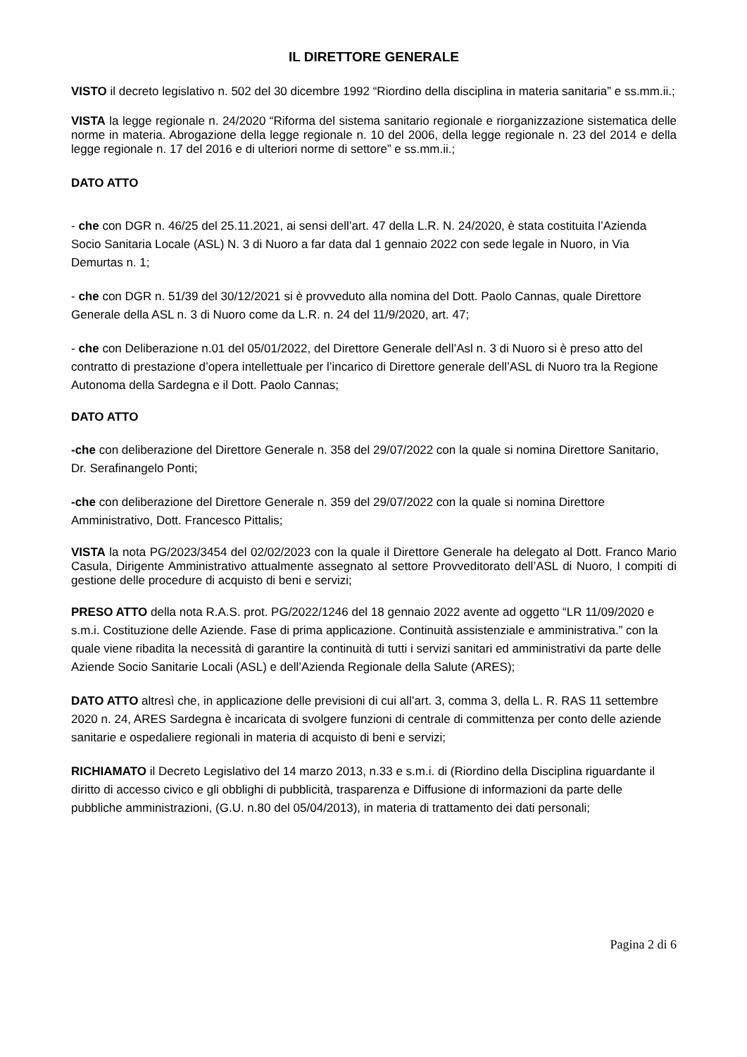IL DIRETTORE GENERALE
VISTO il decreto legislativo n. 502 del 30 dicembre 1992 “Riordino della disciplina in materia sanitaria” e ss.mm.ii.;
VISTA la legge regionale n. 24/2020 “Riforma del sistema sanitario regionale e riorganizzazione sistematica delle norme in materia. Abrogazione della legge regionale n. 10 del 2006, della legge regionale n. 23 del 2014 e della legge regionale n. 17 del 2016 e di ulteriori norme di settore” e ss.mm.ii.;
DATO ATTO
- che con DGR n. 46/25 del 25.11.2021, ai sensi dell’art. 47 della L.R. N. 24/2020, è stata costituita l’Azienda Socio Sanitaria Locale (ASL) N. 3 di Nuoro a far data dal 1 gennaio 2022 con sede legale in Nuoro, in Via Demurtas n. 1;
- che con DGR n. 51/39 del 30/12/2021 si è provveduto alla nomina del Dott. Paolo Cannas, quale Direttore Generale della ASL n. 3 di Nuoro come da L.R. n. 24 del 11/9/2020, art. 47;
- che con Deliberazione n.01 del 05/01/2022, del Direttore Generale dell’Asl n. 3 di Nuoro si è preso atto del contratto di prestazione d’opera intellettuale per l’incarico di Direttore generale dell’ASL di Nuoro tra la Regione Autonoma della Sardegna e il Dott. Paolo Cannas;
DATO ATTO
-che con deliberazione del Direttore Generale n. 358 del 29/07/2022 con la quale si nomina Direttore Sanitario, Dr. Serafinangelo Ponti;
-che con deliberazione del Direttore Generale n. 359 del 29/07/2022 con la quale si nomina Direttore Amministrativo, Dott. Francesco Pittalis;
VISTA la nota PG/2023/3454 del 02/02/2023 con la quale il Direttore Generale ha delegato al Dott. Franco Mario Casula, Dirigente Amministrativo attualmente assegnato al settore Provveditorato dell’ASL di Nuoro, I compiti di gestione delle procedure di acquisto di beni e servizi;
PRESO ATTO della nota R.A.S. prot. PG/2022/1246 del 18 gennaio 2022 avente ad oggetto “LR 11/09/2020 e s.m.i. Costituzione delle Aziende. Fase di prima applicazione. Continuità assistenziale e amministrativa.” con la quale viene ribadita la necessità di garantire la continuità di tutti i servizi sanitari ed amministrativi da parte delle Aziende Socio Sanitarie Locali (ASL) e dell’Azienda Regionale della Salute (ARES);
DATO ATTO altresì che, in applicazione delle previsioni di cui all’art. 3, comma 3, della L. R. RAS 11 settembre 2020 n. 24, ARES Sardegna è incaricata di svolgere funzioni di centrale di committenza per conto delle aziende sanitarie e ospedaliere regionali in materia di acquisto di beni e servizi;
RICHIAMATO il Decreto Legislativo del 14 marzo 2013, n.33 e s.m.i. di (Riordino della Disciplina riguardante il diritto di accesso civico e gli obblighi di pubblicità, trasparenza e Diffusione di informazioni da parte delle pubbliche amministrazioni, (G.U. n.80 del 05/04/2013), in materia di trattamento dei dati personali;
Pagina 2 di 6